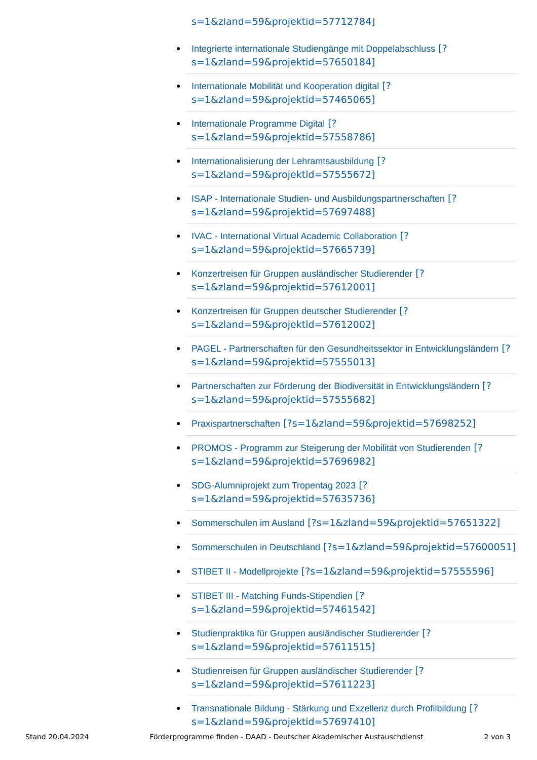s=1&zland=59&projektid=57712784]
Integrierte internationale Studiengänge mit Doppelabschluss [?s=1&zland=59&projektid=57650184]
Internationale Mobilität und Kooperation digital [?s=1&zland=59&projektid=57465065]
Internationale Programme Digital [?s=1&zland=59&projektid=57558786]
Internationalisierung der Lehramtsausbildung [?s=1&zland=59&projektid=57555672]
ISAP - Internationale Studien- und Ausbildungspartnerschaften [?s=1&zland=59&projektid=57697488]
IVAC - International Virtual Academic Collaboration [?s=1&zland=59&projektid=57665739]
Konzertreisen für Gruppen ausländischer Studierender [?s=1&zland=59&projektid=57612001]
Konzertreisen für Gruppen deutscher Studierender [?s=1&zland=59&projektid=57612002]
PAGEL - Partnerschaften für den Gesundheitssektor in Entwicklungsländern [?s=1&zland=59&projektid=57555013]
Partnerschaften zur Förderung der Biodiversität in Entwicklungsländern [?s=1&zland=59&projektid=57555682]
Praxispartnerschaften [?s=1&zland=59&projektid=57698252]
PROMOS - Programm zur Steigerung der Mobilität von Studierenden [?s=1&zland=59&projektid=57696982]
SDG-Alumniprojekt zum Tropentag 2023 [?s=1&zland=59&projektid=57635736]
Sommerschulen im Ausland [?s=1&zland=59&projektid=57651322]
Sommerschulen in Deutschland [?s=1&zland=59&projektid=57600051]
STIBET II - Modellprojekte [?s=1&zland=59&projektid=57555596]
STIBET III - Matching Funds-Stipendien [?s=1&zland=59&projektid=57461542]
Studienpraktika für Gruppen ausländischer Studierender [?s=1&zland=59&projektid=57611515]
Studienreisen für Gruppen ausländischer Studierender [?s=1&zland=59&projektid=57611223]
Transnationale Bildung - Stärkung und Exzellenz durch Profilbildung [?s=1&zland=59&projektid=57697410]
Stand 20.04.2024 Förderprogramme finden - DAAD - Deutscher Akademischer Austauschdienst 2 von 3